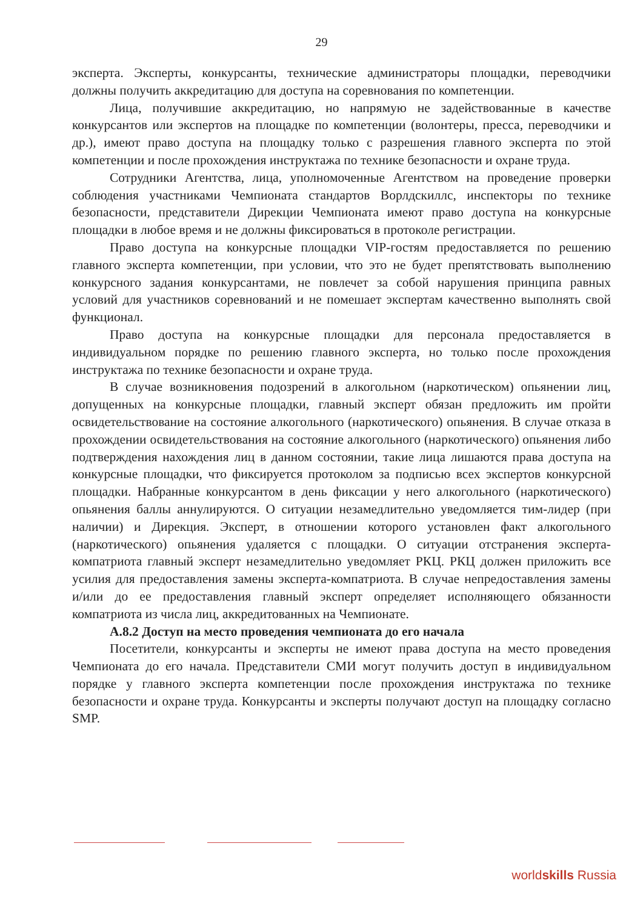29
эксперта. Эксперты, конкурсанты, технические администраторы площадки, переводчики должны получить аккредитацию для доступа на соревнования по компетенции.
Лица, получившие аккредитацию, но напрямую не задействованные в качестве конкурсантов или экспертов на площадке по компетенции (волонтеры, пресса, переводчики и др.), имеют право доступа на площадку только с разрешения главного эксперта по этой компетенции и после прохождения инструктажа по технике безопасности и охране труда.
Сотрудники Агентства, лица, уполномоченные Агентством на проведение проверки соблюдения участниками Чемпионата стандартов Ворлдскиллс, инспекторы по технике безопасности, представители Дирекции Чемпионата имеют право доступа на конкурсные площадки в любое время и не должны фиксироваться в протоколе регистрации.
Право доступа на конкурсные площадки VIP-гостям предоставляется по решению главного эксперта компетенции, при условии, что это не будет препятствовать выполнению конкурсного задания конкурсантами, не повлечет за собой нарушения принципа равных условий для участников соревнований и не помешает экспертам качественно выполнять свой функционал.
Право доступа на конкурсные площадки для персонала предоставляется в индивидуальном порядке по решению главного эксперта, но только после прохождения инструктажа по технике безопасности и охране труда.
В случае возникновения подозрений в алкогольном (наркотическом) опьянении лиц, допущенных на конкурсные площадки, главный эксперт обязан предложить им пройти освидетельствование на состояние алкогольного (наркотического) опьянения. В случае отказа в прохождении освидетельствования на состояние алкогольного (наркотического) опьянения либо подтверждения нахождения лиц в данном состоянии, такие лица лишаются права доступа на конкурсные площадки, что фиксируется протоколом за подписью всех экспертов конкурсной площадки. Набранные конкурсантом в день фиксации у него алкогольного (наркотического) опьянения баллы аннулируются. О ситуации незамедлительно уведомляется тим-лидер (при наличии) и Дирекция. Эксперт, в отношении которого установлен факт алкогольного (наркотического) опьянения удаляется с площадки. О ситуации отстранения эксперта-компатриота главный эксперт незамедлительно уведомляет РКЦ. РКЦ должен приложить все усилия для предоставления замены эксперта-компатриота. В случае непредоставления замены и/или до ее предоставления главный эксперт определяет исполняющего обязанности компатриота из числа лиц, аккредитованных на Чемпионате.
А.8.2 Доступ на место проведения чемпионата до его начала
Посетители, конкурсанты и эксперты не имеют права доступа на место проведения Чемпионата до его начала. Представители СМИ могут получить доступ в индивидуальном порядке у главного эксперта компетенции после прохождения инструктажа по технике безопасности и охране труда. Конкурсанты и эксперты получают доступ на площадку согласно SMP.
worldskills Russia